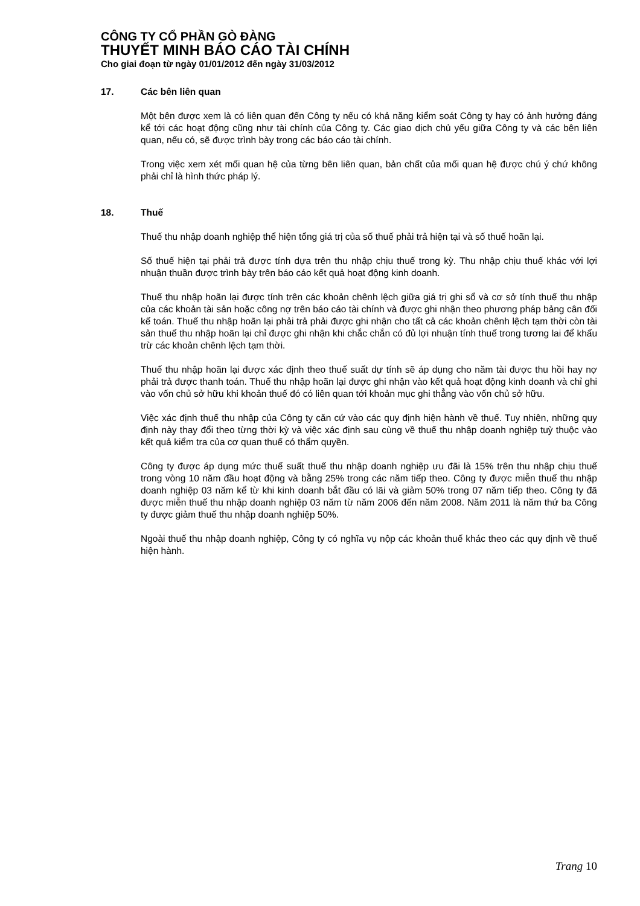CÔNG TY CỔ PHẦN GÒ ĐÀNG
THUYẾT MINH BÁO CÁO TÀI CHÍNH
Cho giai đoạn từ ngày 01/01/2012 đến ngày 31/03/2012
17. Các bên liên quan
Một bên được xem là có liên quan đến Công ty nếu có khả năng kiểm soát Công ty hay có ảnh hưởng đáng kể tới các hoạt động cũng như tài chính của Công ty. Các giao dịch chủ yếu giữa Công ty và các bên liên quan, nếu có, sẽ được trình bày trong các báo cáo tài chính.
Trong việc xem xét mối quan hệ của từng bên liên quan, bản chất của mối quan hệ được chú ý chứ không phải chỉ là hình thức pháp lý.
18. Thuế
Thuế thu nhập doanh nghiệp thể hiện tổng giá trị của số thuế phải trả hiện tại và số thuế hoãn lại.
Số thuế hiện tại phải trả được tính dựa trên thu nhập chịu thuế trong kỳ. Thu nhập chịu thuế khác với lợi nhuận thuần được trình bày trên báo cáo kết quả hoạt động kinh doanh.
Thuế thu nhập hoãn lại được tính trên các khoản chênh lệch giữa giá trị ghi sổ và cơ sở tính thuế thu nhập của các khoản tài sản hoặc công nợ trên báo cáo tài chính và được ghi nhận theo phương pháp bảng cân đối kế toán. Thuế thu nhập hoãn lại phải trả phải được ghi nhận cho tất cả các khoản chênh lệch tạm thời còn tài sản thuế thu nhập hoãn lại chỉ được ghi nhận khi chắc chắn có đủ lợi nhuận tính thuế trong tương lai để khấu trừ các khoản chênh lệch tạm thời.
Thuế thu nhập hoãn lại được xác định theo thuế suất dự tính sẽ áp dụng cho năm tài được thu hồi hay nợ phải trả được thanh toán. Thuế thu nhập hoãn lại được ghi nhận vào kết quả hoạt động kinh doanh và chỉ ghi vào vốn chủ sở hữu khi khoản thuế đó có liên quan tới khoản mục ghi thẳng vào vốn chủ sở hữu.
Việc xác định thuế thu nhập của Công ty căn cứ vào các quy định hiện hành về thuế. Tuy nhiên, những quy định này thay đổi theo từng thời kỳ và việc xác định sau cùng về thuế thu nhập doanh nghiệp tuỳ thuộc vào kết quả kiểm tra của cơ quan thuế có thẩm quyền.
Công ty được áp dụng mức thuế suất thuế thu nhập doanh nghiệp ưu đãi là 15% trên thu nhập chịu thuế trong vòng 10 năm đầu hoạt động và bằng 25% trong các năm tiếp theo. Công ty được miễn thuế thu nhập doanh nghiệp 03 năm kể từ khi kinh doanh bắt đầu có lãi và giảm 50% trong 07 năm tiếp theo. Công ty đã được miễn thuế thu nhập doanh nghiệp 03 năm từ năm 2006 đến năm 2008. Năm 2011 là năm thứ ba Công ty được giảm thuế thu nhập doanh nghiệp 50%.
Ngoài thuế thu nhập doanh nghiệp, Công ty có nghĩa vụ nộp các khoản thuế khác theo các quy định về thuế hiện hành.
Trang 10